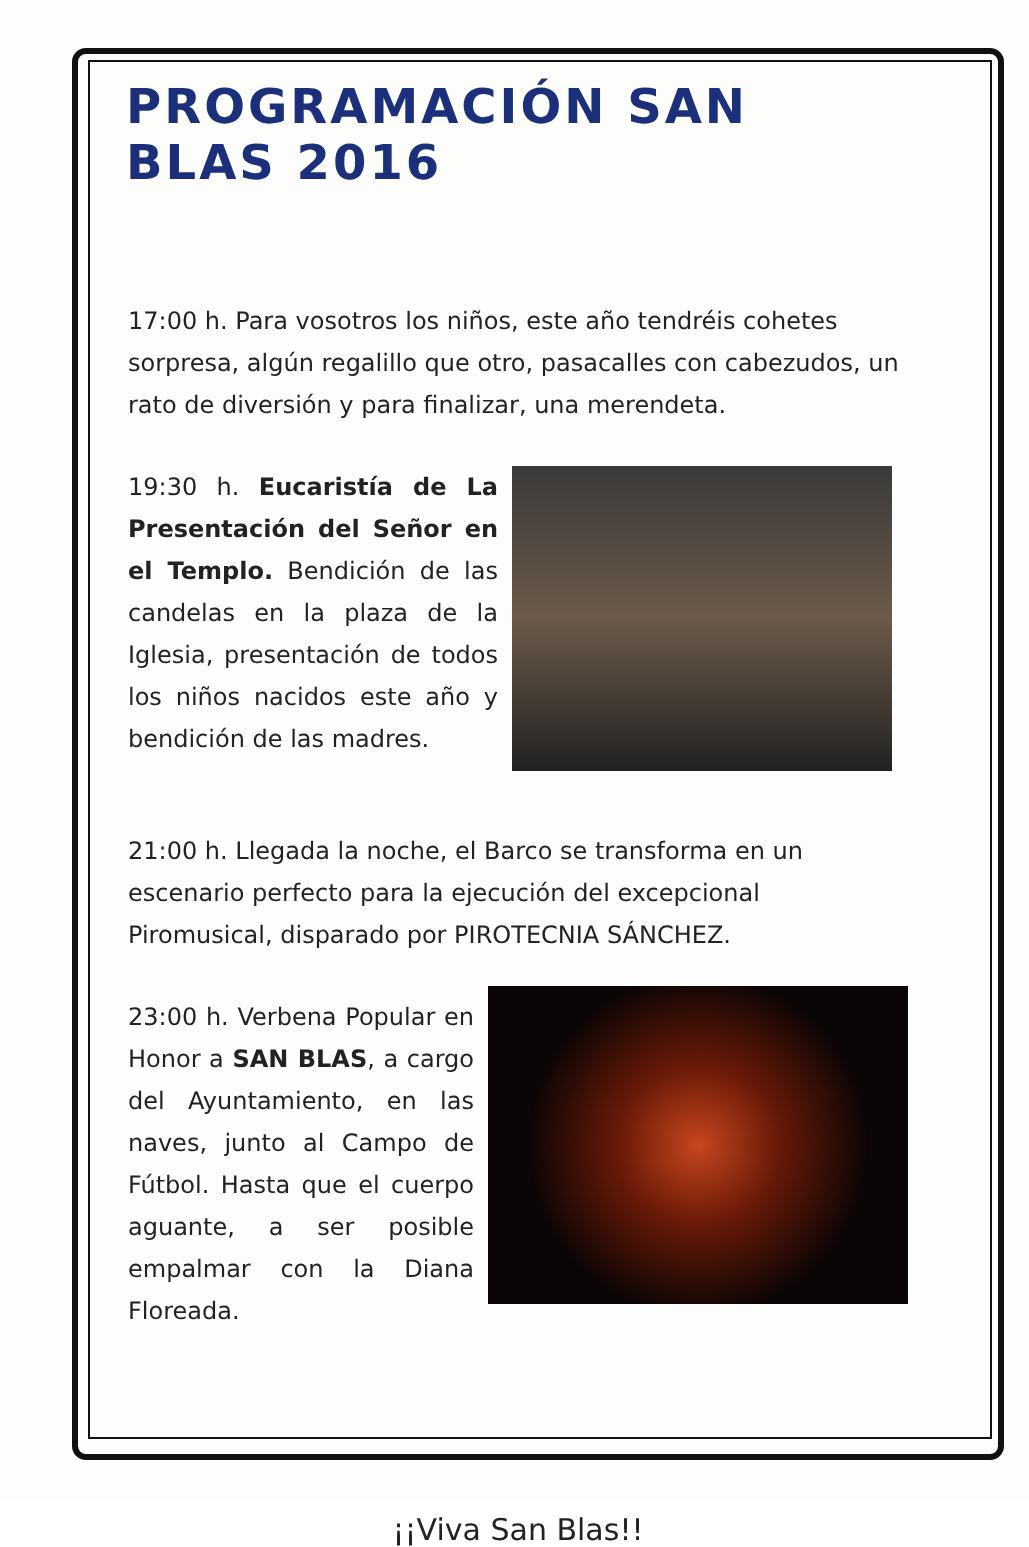PROGRAMACIÓN SAN BLAS 2016
17:00 h. Para vosotros los niños, este año tendréis cohetes sorpresa, algún regalillo que otro, pasacalles con cabezudos, un rato de diversión y para finalizar, una merendeta.
19:30 h. Eucaristía de La Presentación del Señor en el Templo. Bendición de las candelas en la plaza de la Iglesia, presentación de todos los niños nacidos este año y bendición de las madres.
21:00 h. Llegada la noche, el Barco se transforma en un escenario perfecto para la ejecución del excepcional Piromusical, disparado por PIROTECNIA SÁNCHEZ.
23:00 h. Verbena Popular en Honor a SAN BLAS, a cargo del Ayuntamiento, en las naves, junto al Campo de Fútbol. Hasta que el cuerpo aguante, a ser posible empalmar con la Diana Floreada.
¡¡Viva San Blas!!